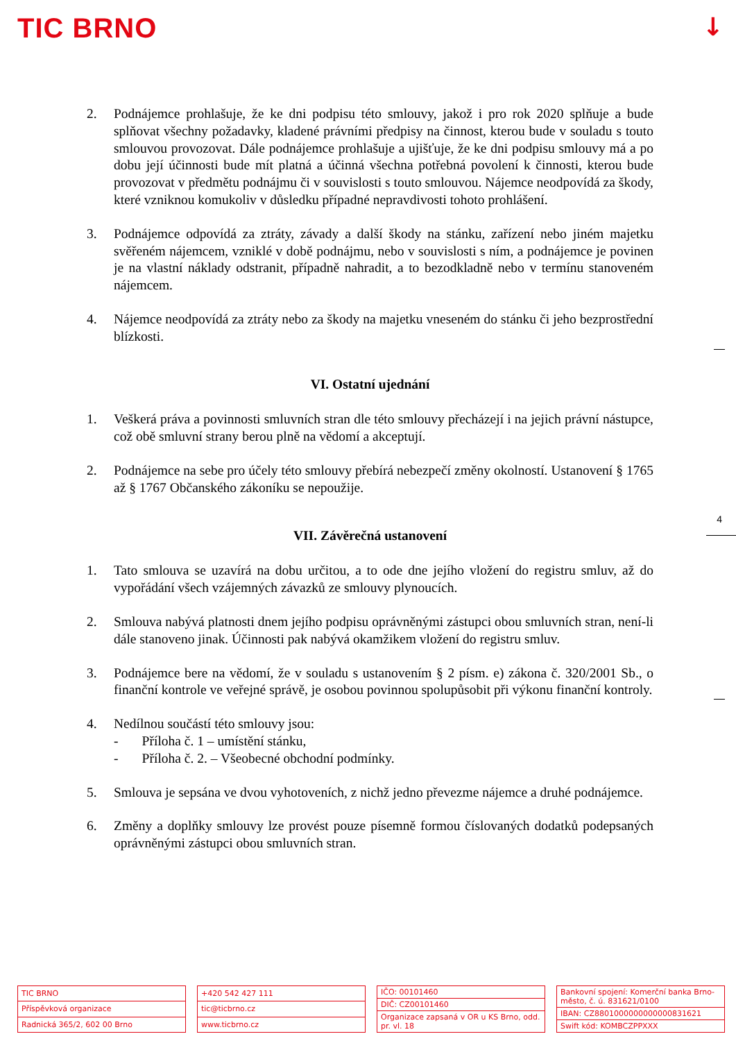TIC BRNO ↓
4
2. Podnájemce prohlašuje, že ke dni podpisu této smlouvy, jakož i pro rok 2020 splňuje a bude splňovat všechny požadavky, kladené právními předpisy na činnost, kterou bude v souladu s touto smlouvou provozovat. Dále podnájemce prohlašuje a ujišťuje, že ke dni podpisu smlouvy má a po dobu její účinnosti bude mít platná a účinná všechna potřebná povolení k činnosti, kterou bude provozovat v předmětu podnájmu či v souvislosti s touto smlouvou. Nájemce neodpovídá za škody, které vzniknou komukoliv v důsledku případné nepravdivosti tohoto prohlášení.
3. Podnájemce odpovídá za ztráty, závady a další škody na stánku, zařízení nebo jiném majetku svěřeném nájemcem, vzniklé v době podnájmu, nebo v souvislosti s ním, a podnájemce je povinen je na vlastní náklady odstranit, případně nahradit, a to bezodkladně nebo v termínu stanoveném nájemcem.
4. Nájemce neodpovídá za ztráty nebo za škody na majetku vneseném do stánku či jeho bezprostřední blízkosti.
VI. Ostatní ujednání
1. Veškerá práva a povinnosti smluvních stran dle této smlouvy přecházejí i na jejich právní nástupce, což obě smluvní strany berou plně na vědomí a akceptují.
2. Podnájemce na sebe pro účely této smlouvy přebírá nebezpečí změny okolností. Ustanovení § 1765 až § 1767 Občanského zákoníku se nepoužije.
VII. Závěrečná ustanovení
1. Tato smlouva se uzavírá na dobu určitou, a to ode dne jejího vložení do registru smluv, až do vypořádání všech vzájemných závazků ze smlouvy plynoucích.
2. Smlouva nabývá platnosti dnem jejího podpisu oprávněnými zástupci obou smluvních stran, není-li dále stanoveno jinak. Účinnosti pak nabývá okamžikem vložení do registru smluv.
3. Podnájemce bere na vědomí, že v souladu s ustanovením § 2 písm. e) zákona č. 320/2001 Sb., o finanční kontrole ve veřejné správě, je osobou povinnou spolupůsobit při výkonu finanční kontroly.
4. Nedílnou součástí této smlouvy jsou:
- Příloha č. 1 – umístění stánku,
- Příloha č. 2. – Všeobecné obchodní podmínky.
5. Smlouva je sepsána ve dvou vyhotoveních, z nichž jedno převezme nájemce a druhé podnájemce.
6. Změny a doplňky smlouvy lze provést pouze písemně formou číslovaných dodatků podepsaných oprávněnými zástupci obou smluvních stran.
| TIC BRNO |
| Příspěvková organizace |
| Radnická 365/2, 602 00 Brno |
| +420 542 427 111 |
| tic@ticbrno.cz |
| www.ticbrno.cz |
| IČO: 00101460 |
| DIČ: CZ00101460 |
| Organizace zapsaná v OR u KS Brno, odd. pr. vl. 18 |
| Bankovní spojení: Komerční banka Brno-město, č. ú. 831621/0100 |
| IBAN: CZ8801000000000000831621 |
| Swift kód: KOMBCZPPXXX |